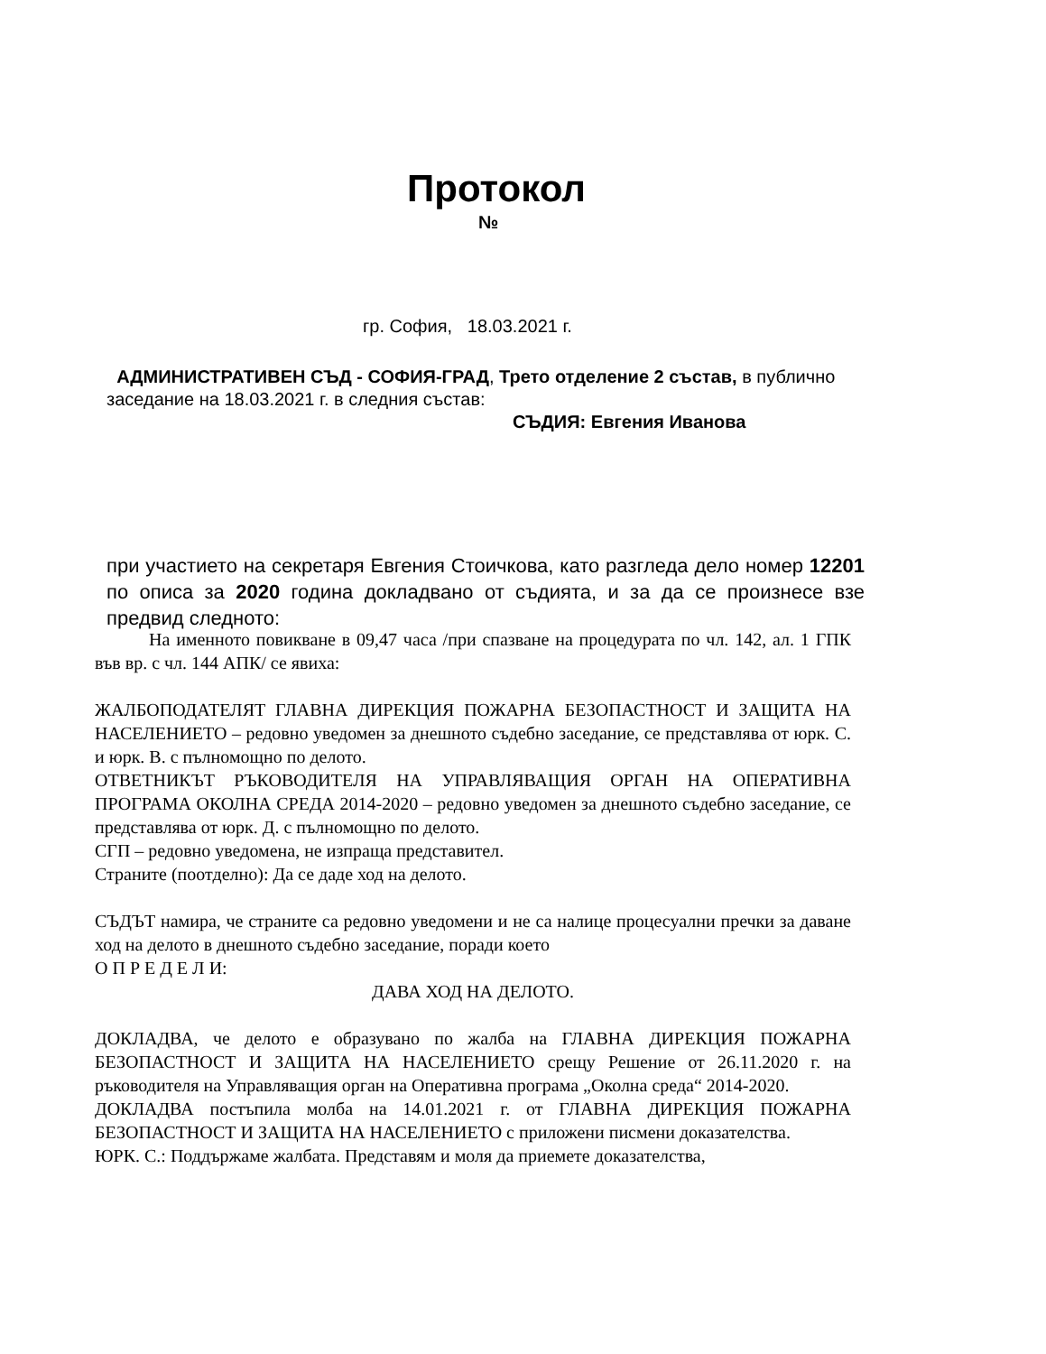Протокол
№
гр. София, 18.03.2021 г.
АДМИНИСТРАТИВЕН СЪД - СОФИЯ-ГРАД, Трето отделение 2 състав, в публично заседание на 18.03.2021 г. в следния състав:
СЪДИЯ: Евгения Иванова
при участието на секретаря Евгения Стоичкова, като разгледа дело номер 12201 по описа за 2020 година докладвано от съдията, и за да се произнесе взе предвид следното:
На именното повикване в 09,47 часа /при спазване на процедурата по чл. 142, ал. 1 ГПК във вр. с чл. 144 АПК/ се явиха:
ЖАЛБОПОДАТЕЛЯТ ГЛАВНА ДИРЕКЦИЯ ПОЖАРНА БЕЗОПАСТНОСТ И ЗАЩИТА НА НАСЕЛЕНИЕТО – редовно уведомен за днешното съдебно заседание, се представлява от юрк. С. и юрк. В. с пълномощно по делото.
ОТВЕТНИКЪТ РЪКОВОДИТЕЛЯ НА УПРАВЛЯВАЩИЯ ОРГАН НА ОПЕРАТИВНА ПРОГРАМА ОКОЛНА СРЕДА 2014-2020 – редовно уведомен за днешното съдебно заседание, се представлява от юрк. Д. с пълномощно по делото.
СГП – редовно уведомена, не изпраща представител.
Страните (поотделно): Да се даде ход на делото.
СЪДЪТ намира, че страните са редовно уведомени и не са налице процесуални пречки за даване ход на делото в днешното съдебно заседание, поради което
О П Р Е Д Е Л И:
ДАВА ХОД НА ДЕЛОТО.
ДОКЛАДВА, че делото е образувано по жалба на ГЛАВНА ДИРЕКЦИЯ ПОЖАРНА БЕЗОПАСТНОСТ И ЗАЩИТА НА НАСЕЛЕНИЕТО срещу Решение от 26.11.2020 г. на ръководителя на Управляващия орган на Оперативна програма „Околна среда“ 2014-2020.
ДОКЛАДВА постъпила молба на 14.01.2021 г. от ГЛАВНА ДИРЕКЦИЯ ПОЖАРНА БЕЗОПАСТНОСТ И ЗАЩИТА НА НАСЕЛЕНИЕТО с приложени писмени доказателства.
ЮРК. С.: Поддържаме жалбата. Представям и моля да приемете доказателства,